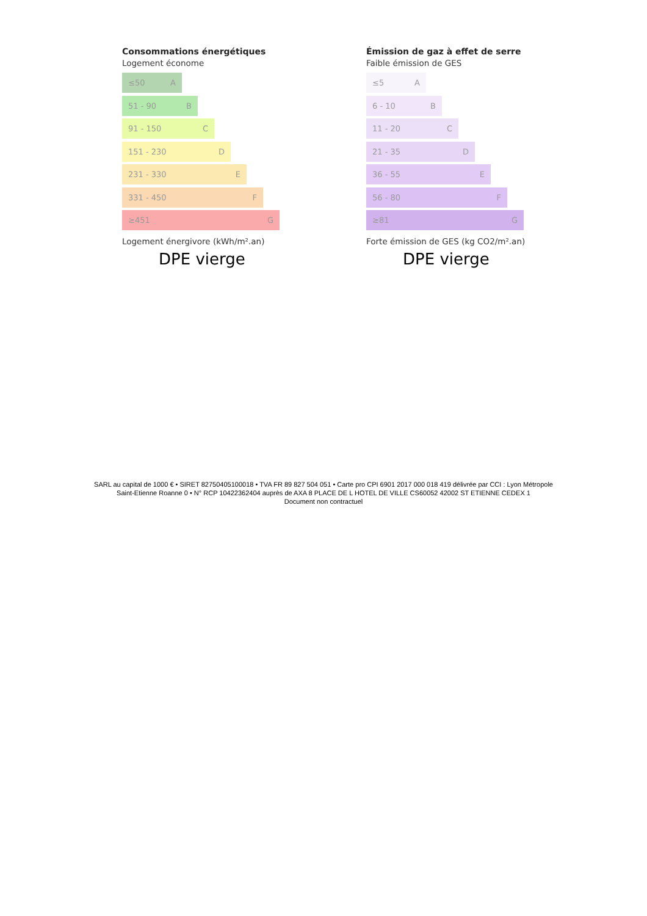Consommations énergétiques
Logement économe
≤50 A
51 - 90 B
91 - 150 C
151 - 230 D
231 - 330 E
331 - 450 F
≥451 G
Logement énergivore (kWh/m².an)
DPE vierge
Émission de gaz à effet de serre
Faible émission de GES
≤5 A
6 - 10 B
11 - 20 C
21 - 35 D
36 - 55 E
56 - 80 F
≥81 G
Forte émission de GES (kg CO2/m².an)
DPE vierge
SARL au capital de 1000 € • SIRET 82750405100018 • TVA FR 89 827 504 051 • Carte pro CPI 6901 2017 000 018 419 délivrée par CCI : Lyon Métropole Saint-Etienne Roanne 0 • N° RCP 10422362404 auprès de AXA 8 PLACE DE L HOTEL DE VILLE CS60052 42002 ST ETIENNE CEDEX 1
Document non contractuel